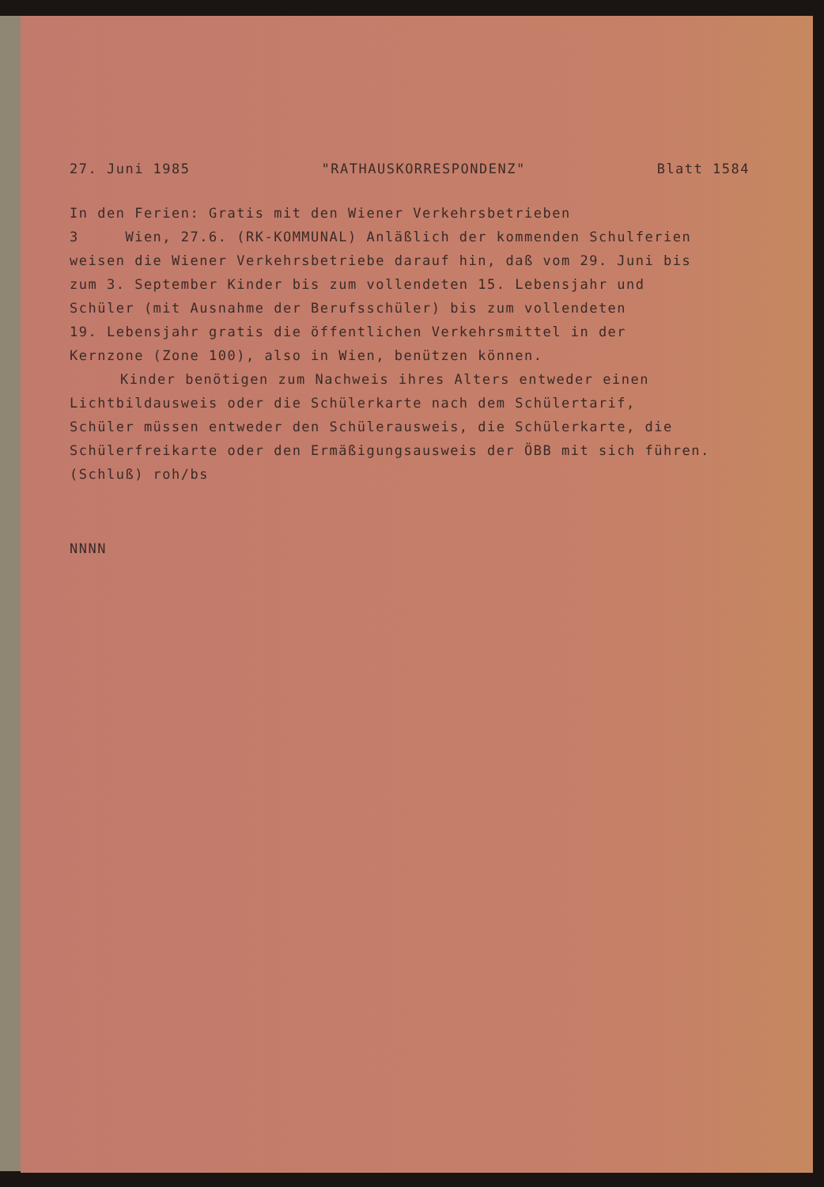27. Juni 1985 "RATHAUSKORRESPONDENZ" Blatt 1584
In den Ferien: Gratis mit den Wiener Verkehrsbetrieben
3 Wien, 27.6. (RK-KOMMUNAL) Anläßlich der kommenden Schulferien
weisen die Wiener Verkehrsbetriebe darauf hin, daß vom 29. Juni bis
zum 3. September Kinder bis zum vollendeten 15. Lebensjahr und
Schüler (mit Ausnahme der Berufsschüler) bis zum vollendeten
19. Lebensjahr gratis die öffentlichen Verkehrsmittel in der
Kernzone (Zone 100), also in Wien, benützen können.
Kinder benötigen zum Nachweis ihres Alters entweder einen
Lichtbildausweis oder die Schülerkarte nach dem Schülertarif,
Schüler müssen entweder den Schülerausweis, die Schülerkarte, die
Schülerfreikarte oder den Ermäßigungsausweis der ÖBB mit sich führen.
(Schluß) roh/bs
NNNN